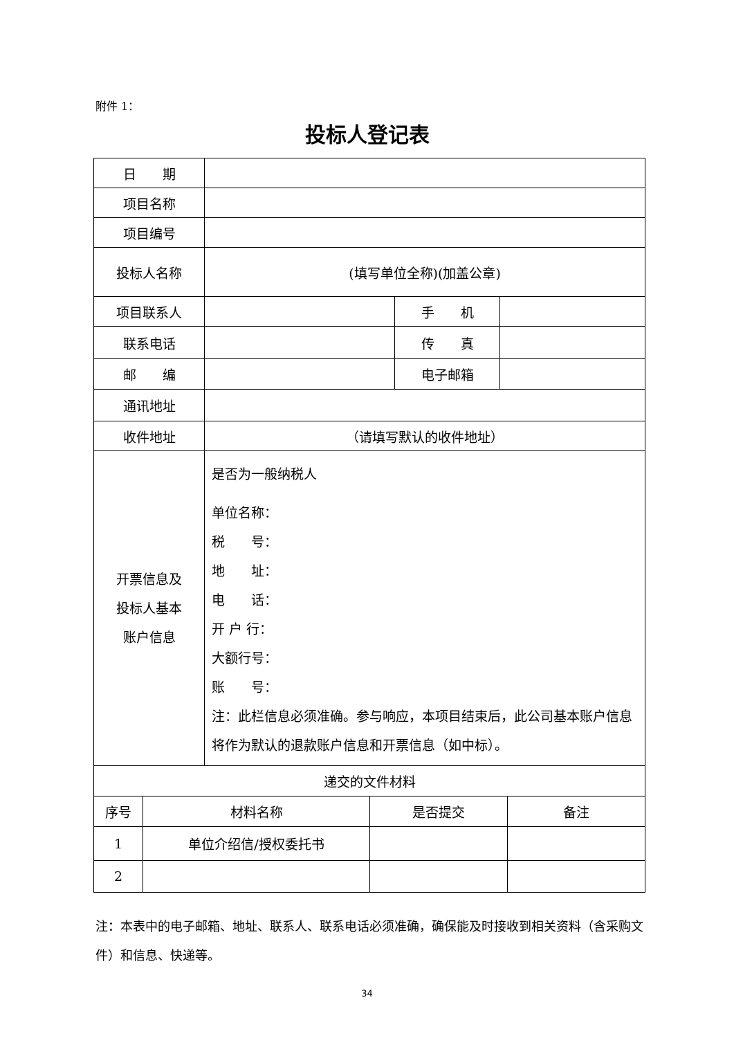附件 1：
投标人登记表
| 日 期 | | | |
| 项目名称 | | | |
| 项目编号 | | | |
| 投标人名称 | (填写单位全称)(加盖公章) | | |
| 项目联系人 | | 手 机 | |
| 联系电话 | | 传 真 | |
| 邮 编 | | 电子邮箱 | |
| 通讯地址 | | | |
| 收件地址 | （请填写默认的收件地址） | | |
| 开票信息及 投标人基本 账户信息 | 是否为一般纳税人 单位名称： 税 号： 地 址： 电 话： 开 户 行： 大额行号： 账 号： 注：此栏信息必须准确。参与响应，本项目结束后，此公司基本账户信息将作为默认的退款账户信息和开票信息（如中标）。 | | |
| 递交的文件材料 | | | |
| 序号 | 材料名称 | 是否提交 | 备注 |
| 1 | 单位介绍信/授权委托书 | | |
| 2 | | | |
注：本表中的电子邮箱、地址、联系人、联系电话必须准确，确保能及时接收到相关资料（含采购文件）和信息、快递等。
34